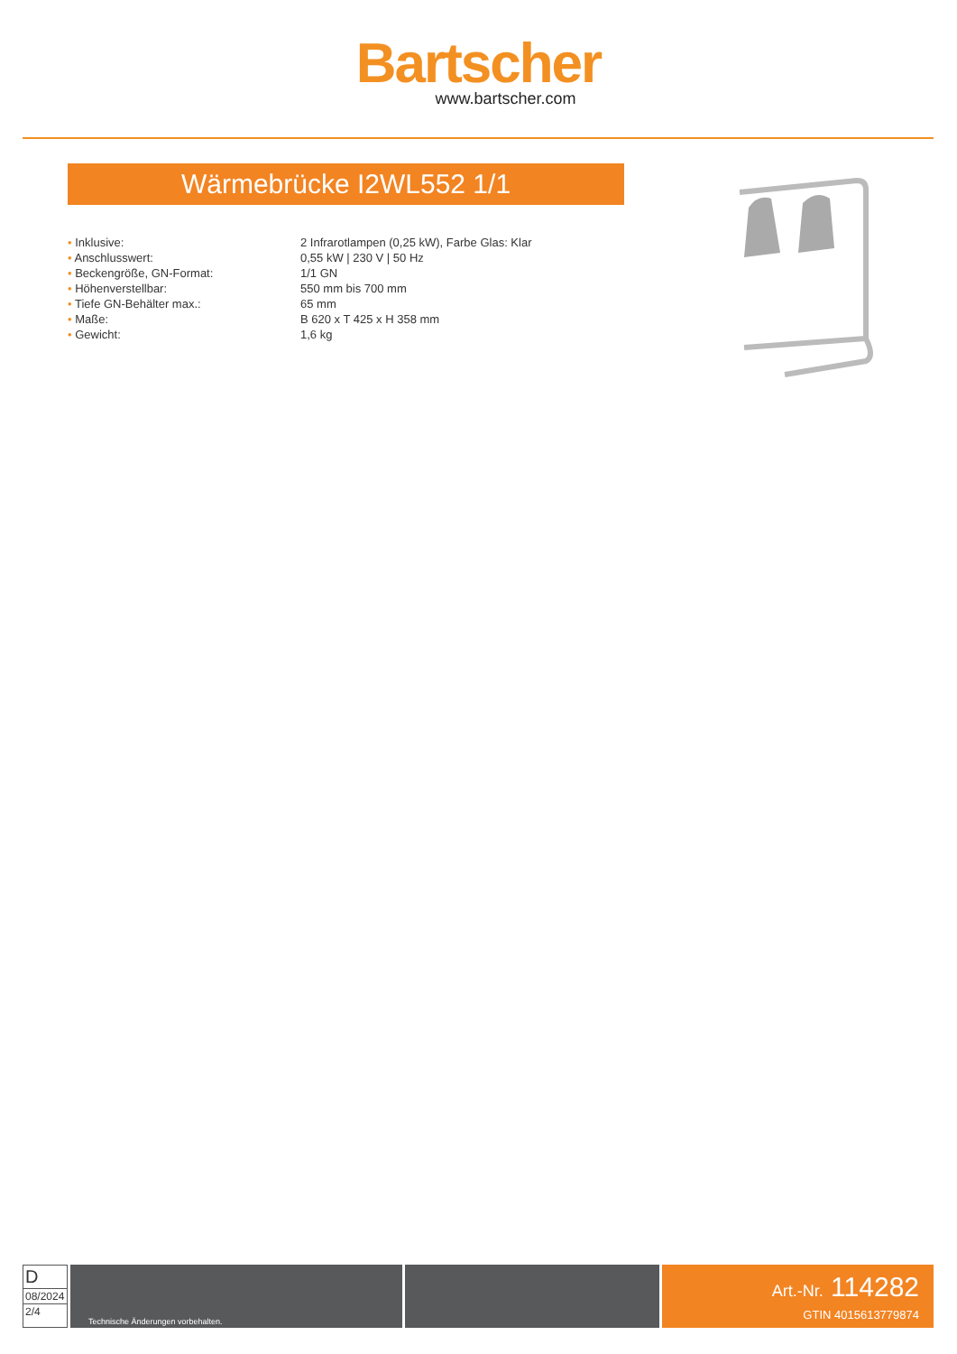Bartscher
www.bartscher.com
Wärmebrücke I2WL552 1/1
| • Inklusive: | 2 Infrarotlampen (0,25 kW), Farbe Glas: Klar |
| • Anschlusswert: | 0,55 kW / 230 V / 50 Hz |
| • Beckengröße, GN-Format: | 1/1 GN |
| • Höhenverstellbar: | 550 mm bis 700 mm |
| • Tiefe GN-Behälter max.: | 65 mm |
| • Maße: | B 620 x T 425 x H 358 mm |
| • Gewicht: | 1,6 kg |
D
08/2024
2/4
Technische Änderungen vorbehalten.
Art.-Nr. 114282
GTIN 4015613779874